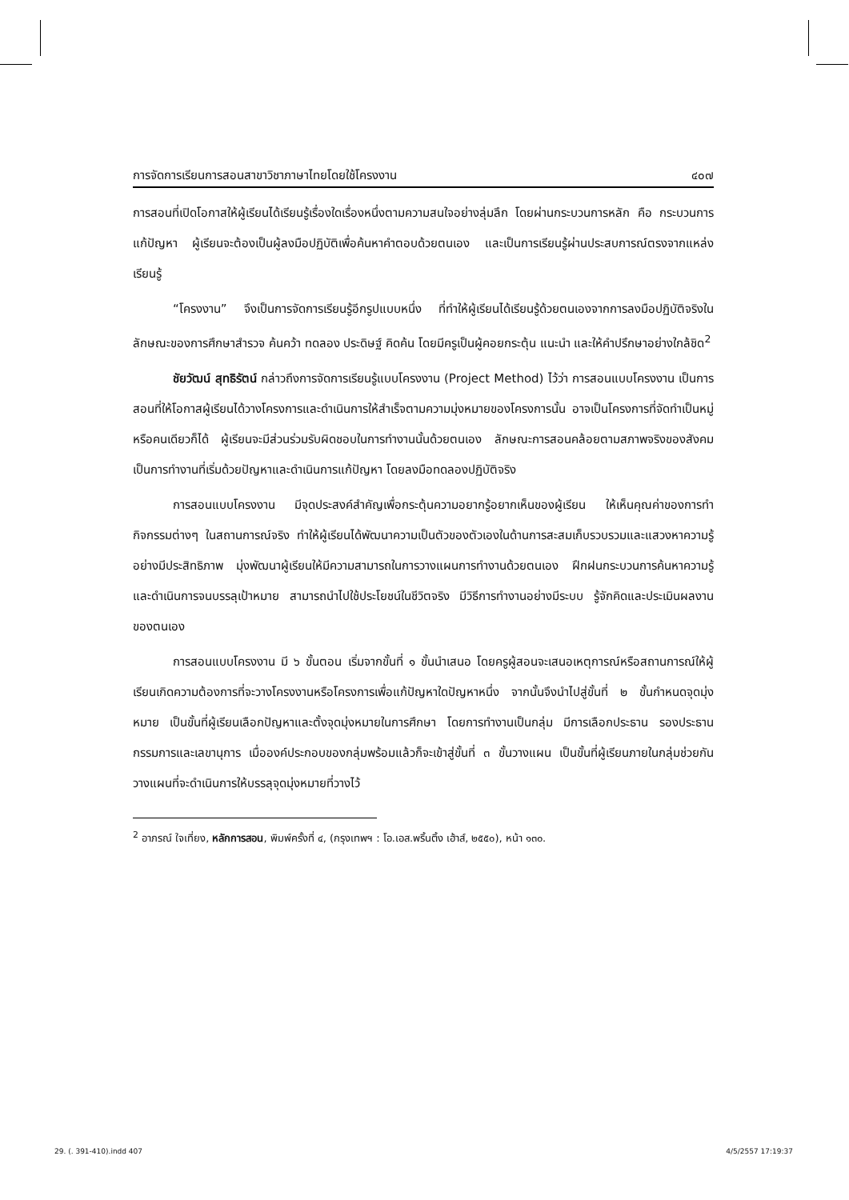การจัดการเรียนการสอนสาขาวิชาภาษาไทยโดยใช้โครงงาน ๔๐๗
การสอนที่เปิดโอกาสให้ผู้เรียนได้เรียนรู้เรื่องใดเรื่องหนึ่งตามความสนใจอย่างลุ่มลึก โดยผ่านกระบวนการหลัก คือ กระบวนการแก้ปัญหา ผู้เรียนจะต้องเป็นผู้ลงมือปฏิบัติเพื่อค้นหาคำตอบด้วยตนเอง และเป็นการเรียนรู้ผ่านประสบการณ์ตรงจากแหล่งเรียนรู้
“โครงงาน” จึงเป็นการจัดการเรียนรู้อีกรูปแบบหนึ่ง ที่ทำให้ผู้เรียนได้เรียนรู้ด้วยตนเองจากการลงมือปฏิบัติจริงในลักษณะของการศึกษาสำรวจ ค้นคว้า ทดลอง ประดิษฐ์ คิดค้น โดยมีครูเป็นผู้คอยกระตุ้น แนะนำ และให้คำปรึกษาอย่างใกล้ชิด<sup>2</sup>
ชัยวัฒน์ สุทธิรัตน์ กล่าวถึงการจัดการเรียนรู้แบบโครงงาน (Project Method) ไว้ว่า การสอนแบบโครงงาน เป็นการสอนที่ให้โอกาสผู้เรียนได้วางโครงการและดำเนินการให้สำเร็จตามความมุ่งหมายของโครงการนั้น อาจเป็นโครงการที่จัดทำเป็นหมู่หรือคนเดียวก็ได้ ผู้เรียนจะมีส่วนร่วมรับผิดชอบในการทำงานนั้นด้วยตนเอง ลักษณะการสอนคล้อยตามสภาพจริงของสังคม เป็นการทำงานที่เริ่มด้วยปัญหาและดำเนินการแก้ปัญหา โดยลงมือทดลองปฏิบัติจริง
การสอนแบบโครงงาน มีจุดประสงค์สำคัญเพื่อกระตุ้นความอยากรู้อยากเห็นของผู้เรียน ให้เห็นคุณค่าของการทำกิจกรรมต่างๆ ในสถานการณ์จริง ทำให้ผู้เรียนได้พัฒนาความเป็นตัวของตัวเองในด้านการสะสมเก็บรวบรวมและแสวงหาความรู้อย่างมีประสิทธิภาพ มุ่งพัฒนาผู้เรียนให้มีความสามารถในการวางแผนการทำงานด้วยตนเอง ฝึกฝนกระบวนการค้นหาความรู้ และดำเนินการจนบรรลุเป้าหมาย สามารถนำไปใช้ประโยชน์ในชีวิตจริง มีวิธีการทำงานอย่างมีระบบ รู้จักคิดและประเมินผลงานของตนเอง
การสอนแบบโครงงาน มี ๖ ขั้นตอน เริ่มจากขั้นที่ ๑ ขั้นนำเสนอ โดยครูผู้สอนจะเสนอเหตุการณ์หรือสถานการณ์ให้ผู้เรียนเกิดความต้องการที่จะวางโครงงานหรือโครงการเพื่อแก้ปัญหาใดปัญหาหนึ่ง จากนั้นจึงนำไปสู่ขั้นที่ ๒ ขั้นกำหนดจุดมุ่งหมาย เป็นขั้นที่ผู้เรียนเลือกปัญหาและตั้งจุดมุ่งหมายในการศึกษา โดยการทำงานเป็นกลุ่ม มีการเลือกประธาน รองประธานกรรมการและเลขานุการ เมื่อองค์ประกอบของกลุ่มพร้อมแล้วก็จะเข้าสู่ขั้นที่ ๓ ขั้นวางแผน เป็นขั้นที่ผู้เรียนภายในกลุ่มช่วยกันวางแผนที่จะดำเนินการให้บรรลุจุดมุ่งหมายที่วางไว้
<sup>2</sup> อาภรณ์ ใจเที่ยง, หลักการสอน, พิมพ์ครั้งที่ ๔, (กรุงเทพฯ : โอ.เอส.พริ้นติ้ง เฮ้าส์, ๒๕๕๐), หน้า ๑๓๐.
29. (. 391-410).indd 407 4/5/2557 17:19:37